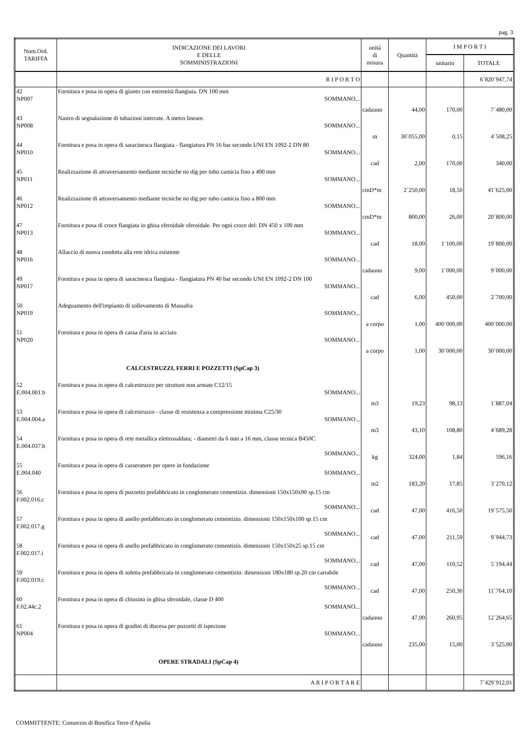pag. 3
| Num.Ord. TARIFFA | INDICAZIONE DEI LAVORI E DELLE SOMMINISTRAZIONI | unità di misura | Quantità | I M P O R T I | |
| --- | --- | --- | --- | --- | --- |
| | | | | unitario | TOTALE |
| | R I P O R T O | | | | 6´820´947,74 |
| 42 NP007 | Fornitura e posa in opera di giunto con estremità flangiata. DN 100 mm SOMMANO... | cadauno | 44,00 | 170,00 | 7´480,00 |
| 43 NP008 | Nastro di segnalazione di tubazioni interrate. A metro lineare. SOMMANO... | m | 30´055,00 | 0,15 | 4´508,25 |
| 44 NP010 | Fornitura e posa in opera di saracinesca flangiata - flangiatura PN 16 bar secondo UNI EN 1092-2 DN 80 SOMMANO... | cad | 2,00 | 170,00 | 340,00 |
| 45 NP011 | Realizzazione di attraversamento mediante tecniche no dig per tubo camicia fino a 400 mm SOMMANO... | cmD*m | 2´250,00 | 18,50 | 41´625,00 |
| 46 NP012 | Realizzazione di attraversamento mediante tecniche no dig per tubo camicia fino a 800 mm SOMMANO... | cmD*m | 800,00 | 26,00 | 20´800,00 |
| 47 NP013 | Fornitura e posa di croce flangiata in ghisa sferoidale sferoidale. Per ogni croce del: DN 450 x 100 mm SOMMANO... | cad | 18,00 | 1´100,00 | 19´800,00 |
| 48 NP016 | Allaccio di nuova condotta alla rete idrica esistente SOMMANO... | cadauno | 9,00 | 1´000,00 | 9´000,00 |
| 49 NP017 | Fornitura e posa in opera di saracinesca flangiata - flangiatura PN 40 bar secondo UNI EN 1092-2 DN 100 SOMMANO... | cad | 6,00 | 450,00 | 2´700,00 |
| 50 NP019 | Adeguamento dell'impianto di sollevamento di Massafra SOMMANO... | a corpo | 1,00 | 400´000,00 | 400´000,00 |
| 51 NP020 | Fornitura e posa in opera di cassa d'aria in acciaio SOMMANO... | a corpo | 1,00 | 30´000,00 | 30´000,00 |
| | CALCESTRUZZI, FERRI E POZZETTI (SpCap 3) | | | | |
| 52 E.004.001.b | Fornitura e posa in opera di calcestruzzo per strutture non armate C12/15 SOMMANO... | m3 | 19,23 | 98,13 | 1´887,04 |
| 53 E.004.004.a | Fornitura e posa in opera di calcestruzzo - classe di resistenza a compressione minima C25/30 SOMMANO... | m3 | 43,10 | 108,80 | 4´689,28 |
| 54 E.004.037.b | Fornitura e posa in opera di rete metallica elettrosaldata; - diametri da 6 mm a 16 mm, classe tecnica B450C SOMMANO... | kg | 324,00 | 1,84 | 596,16 |
| 55 E.004.040 | Fornitura e posa in opera di casserature per opere in fondazione SOMMANO... | m2 | 183,20 | 17,85 | 3´270,12 |
| 56 F.002.016.c | Fornitura e posa in opera di pozzetto prefabbricato in conglomerato cementizio. dimensioni 150x150x90 sp.15 cm SOMMANO... | cad | 47,00 | 416,50 | 19´575,50 |
| 57 F.002.017.g | Fornitura e posa in opera di anello prefabbricato in conglomerato cementizio. dimensioni 150x150x100 sp.15 cm SOMMANO... | cad | 47,00 | 211,59 | 9´944,73 |
| 58 F.002.017.i | Fornitura e posa in opera di anello prefabbricato in conglomerato cementizio. dimensioni 150x150x25 sp.15 cm SOMMANO... | cad | 47,00 | 110,52 | 5´194,44 |
| 59 F.002.019.c | Fornitura e posa in opera di soletta prefabbricata in conglomerato cementizio. dimensioni 180x180 sp.20 cm carrabile SOMMANO... | cad | 47,00 | 250,30 | 11´764,10 |
| 60 F.02.44c.2 | Fornitura e posa in opera di chiusino in ghisa sferoidale, classe D 400 SOMMANO... | cadauno | 47,00 | 260,95 | 12´264,65 |
| 61 NP004 | Fornitura e posa in opera di gradini di discesa per pozzetti di ispezione SOMMANO... | cadauno | 235,00 | 15,00 | 3´525,00 |
| | OPERE STRADALI (SpCap 4) | | | | |
| | A R I P O R T A R E | | | | 7´429´912,01 |
COMMITTENTE: Consorzio di Bonifica Terre d'Apulia